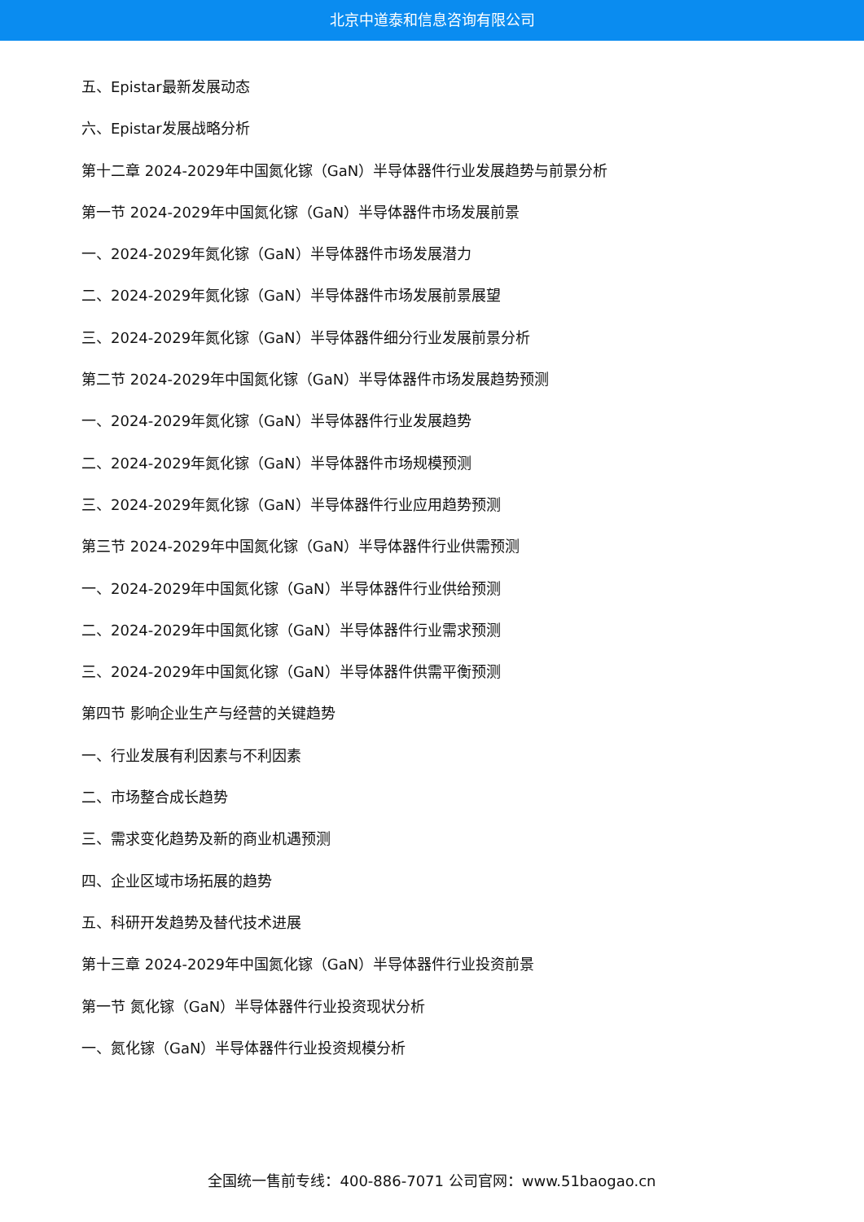北京中道泰和信息咨询有限公司
五、Epistar最新发展动态
六、Epistar发展战略分析
第十二章 2024-2029年中国氮化镓（GaN）半导体器件行业发展趋势与前景分析
第一节 2024-2029年中国氮化镓（GaN）半导体器件市场发展前景
一、2024-2029年氮化镓（GaN）半导体器件市场发展潜力
二、2024-2029年氮化镓（GaN）半导体器件市场发展前景展望
三、2024-2029年氮化镓（GaN）半导体器件细分行业发展前景分析
第二节 2024-2029年中国氮化镓（GaN）半导体器件市场发展趋势预测
一、2024-2029年氮化镓（GaN）半导体器件行业发展趋势
二、2024-2029年氮化镓（GaN）半导体器件市场规模预测
三、2024-2029年氮化镓（GaN）半导体器件行业应用趋势预测
第三节 2024-2029年中国氮化镓（GaN）半导体器件行业供需预测
一、2024-2029年中国氮化镓（GaN）半导体器件行业供给预测
二、2024-2029年中国氮化镓（GaN）半导体器件行业需求预测
三、2024-2029年中国氮化镓（GaN）半导体器件供需平衡预测
第四节 影响企业生产与经营的关键趋势
一、行业发展有利因素与不利因素
二、市场整合成长趋势
三、需求变化趋势及新的商业机遇预测
四、企业区域市场拓展的趋势
五、科研开发趋势及替代技术进展
第十三章 2024-2029年中国氮化镓（GaN）半导体器件行业投资前景
第一节 氮化镓（GaN）半导体器件行业投资现状分析
一、氮化镓（GaN）半导体器件行业投资规模分析
全国统一售前专线：400-886-7071 公司官网：www.51baogao.cn